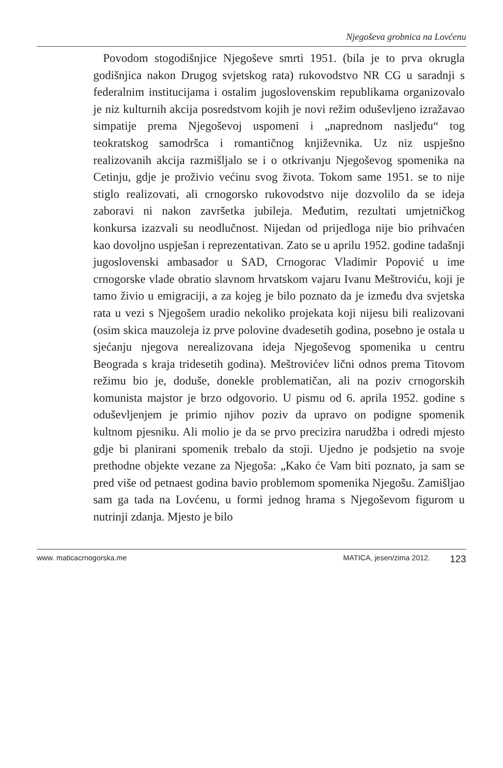Njegoševa grobnica na Lovćenu
Povodom stogodišnjice Njegoševe smrti 1951. (bila je to prva okrugla godišnjica nakon Drugog svjetskog rata) rukovodstvo NR CG u saradnji s federalnim institucijama i ostalim jugoslovenskim republikama organizovalo je niz kulturnih akcija posredstvom kojih je novi režim oduševljeno izražavao simpatije prema Njegoševoj uspomeni i „naprednom nasljeđu“ tog teokratskog samodršca i romantičnog književnika. Uz niz uspješno realizovanih akcija razmišljalo se i o otkrivanju Njegoševog spomenika na Cetinju, gdje je proživio većinu svog života. Tokom same 1951. se to nije stiglo realizovati, ali crnogorsko rukovodstvo nije dozvolilo da se ideja zaboravi ni nakon završetka jubileja. Međutim, rezultati umjetničkog konkursa izazvali su neodlučnost. Nijedan od prijedloga nije bio prihvaćen kao dovoljno uspješan i reprezentativan. Zato se u aprilu 1952. godine tadašnji jugoslovenski ambasador u SAD, Crnogorac Vladimir Popović u ime crnogorske vlade obratio slavnom hrvatskom vajaru Ivanu Meštroviću, koji je tamo živio u emigraciji, a za kojeg je bilo poznato da je između dva svjetska rata u vezi s Njegošem uradio nekoliko projekata koji nijesu bili realizovani (osim skica mauzoleja iz prve polovine dvadesetih godina, posebno je ostala u sjećanju njegova nerealizovana ideja Njegoševog spomenika u centru Beograda s kraja tridesetih godina). Meštrovićev lični odnos prema Titovom režimu bio je, doduše, donekle problematičan, ali na poziv crnogorskih komunista majstor je brzo odgovorio. U pismu od 6. aprila 1952. godine s oduševljenjem je primio njihov poziv da upravo on podigne spomenik kultnom pjesniku. Ali molio je da se prvo precizira narudžba i odredi mjesto gdje bi planirani spomenik trebalo da stoji. Ujedno je podsjetio na svoje prethodne objekte vezane za Njegoša: „Kako će Vam biti poznato, ja sam se pred više od petnaest godina bavio problemom spomenika Njegošu. Zamišljao sam ga tada na Lovćenu, u formi jednog hrama s Njegoševom figurom u nutrinji zdanja. Mjesto je bilo
www. maticacrnogorska.me MATICA, jesen/zima 2012. 123